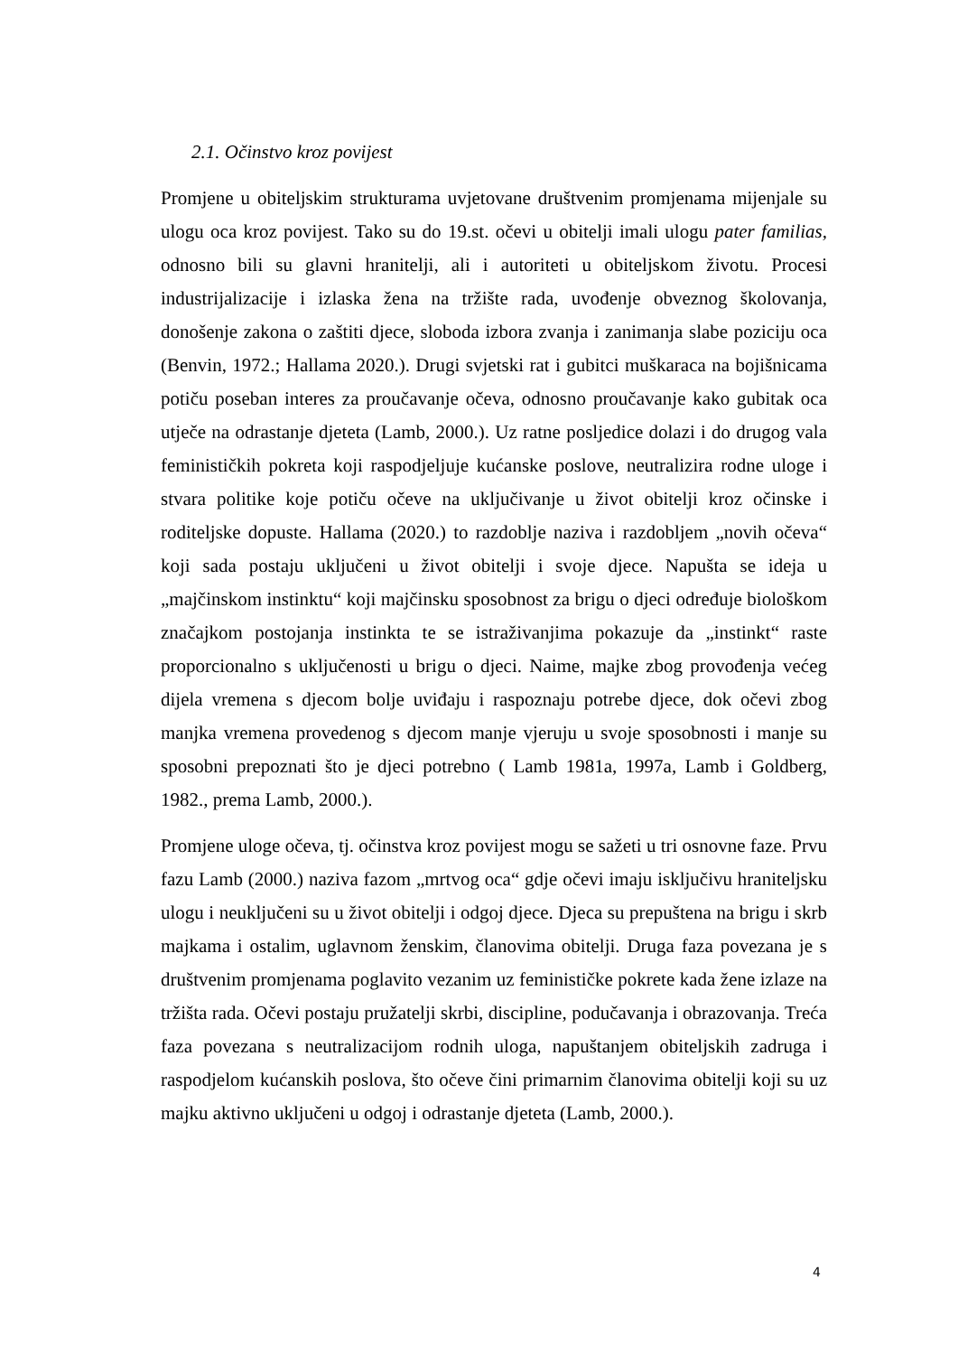2.1. Očinstvo kroz povijest
Promjene u obiteljskim strukturama uvjetovane društvenim promjenama mijenjale su ulogu oca kroz povijest. Tako su do 19.st. očevi u obitelji imali ulogu pater familias, odnosno bili su glavni hranitelji, ali i autoriteti u obiteljskom životu. Procesi industrijalizacije i izlaska žena na tržište rada, uvođenje obveznog školovanja, donošenje zakona o zaštiti djece, sloboda izbora zvanja i zanimanja slabe poziciju oca (Benvin, 1972.; Hallama 2020.). Drugi svjetski rat i gubitci muškaraca na bojišnicama potiču poseban interes za proučavanje očeva, odnosno proučavanje kako gubitak oca utječe na odrastanje djeteta (Lamb, 2000.). Uz ratne posljedice dolazi i do drugog vala feminističkih pokreta koji raspodjeljuje kućanske poslove, neutralizira rodne uloge i stvara politike koje potiču očeve na uključivanje u život obitelji kroz očinske i roditeljske dopuste. Hallama (2020.) to razdoblje naziva i razdobljem „novih očeva“ koji sada postaju uključeni u život obitelji i svoje djece. Napušta se ideja u „majčinskom instinktu“ koji majčinsku sposobnost za brigu o djeci određuje biološkom značajkom postojanja instinkta te se istraživanjima pokazuje da „instinkt“ raste proporcionalno s uključenosti u brigu o djeci. Naime, majke zbog provođenja većeg dijela vremena s djecom bolje uviđaju i raspoznaju potrebe djece, dok očevi zbog manjka vremena provedenog s djecom manje vjeruju u svoje sposobnosti i manje su sposobni prepoznati što je djeci potrebno ( Lamb 1981a, 1997a, Lamb i Goldberg, 1982., prema Lamb, 2000.).
Promjene uloge očeva, tj. očinstva kroz povijest mogu se sažeti u tri osnovne faze. Prvu fazu Lamb (2000.) naziva fazom „mrtvog oca“ gdje očevi imaju isključivu hraniteljsku ulogu i neuključeni su u život obitelji i odgoj djece. Djeca su prepuštena na brigu i skrb majkama i ostalim, uglavnom ženskim, članovima obitelji. Druga faza povezana je s društvenim promjenama poglavito vezanim uz feminističke pokrete kada žene izlaze na tržišta rada. Očevi postaju pružatelji skrbi, discipline, podučavanja i obrazovanja. Treća faza povezana s neutralizacijom rodnih uloga, napuštanjem obiteljskih zadruga i raspodjelom kućanskih poslova, što očeve čini primarnim članovima obitelji koji su uz majku aktivno uključeni u odgoj i odrastanje djeteta (Lamb, 2000.).
4